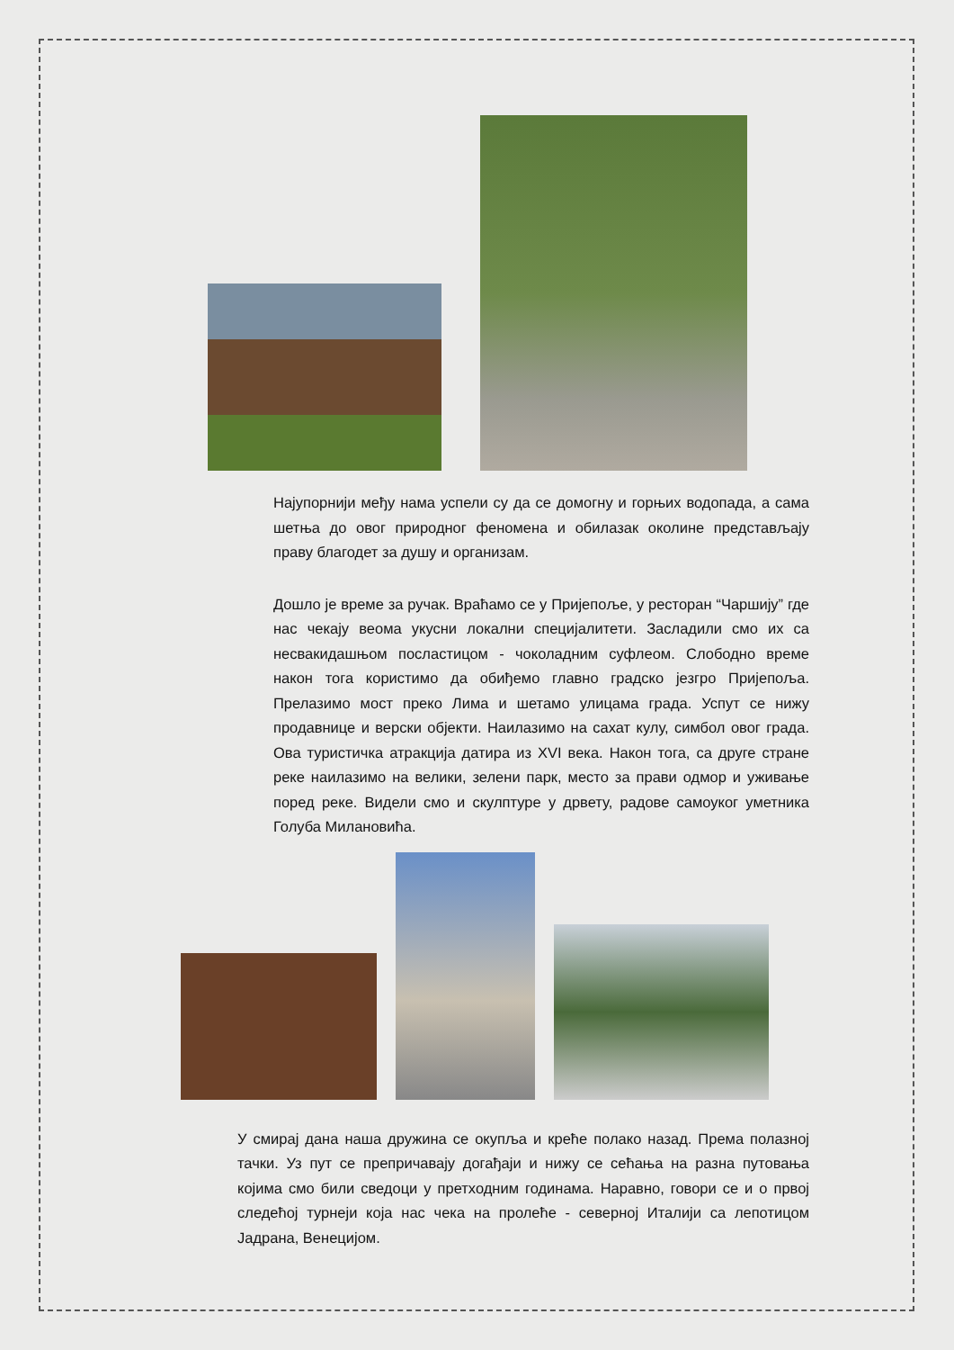Најупорнији међу нама успели су да се домогну и горњих водопада, а сама шетња до овог природног феномена и обилазак околине представљају праву благодет за душу и организам.
Дошло је време за ручак. Враћамо се у Пријепоље, у ресторан “Чаршију” где нас чекају веома укусни локални специјалитети. Засладили смо их са несвакидашњом посластицом - чоколадним суфлеом. Слободно време након тога користимо да обиђемо главно градско језгро Пријепоља. Прелазимо мост преко Лима и шетамо улицама града. Успут се нижу продавнице и верски објекти. Наилазимо на сахат кулу, симбол овог града. Ова туристичка атракција датира из XVI века. Након тога, са друге стране реке наилазимо на велики, зелени парк, место за прави одмор и уживање поред реке. Видели смо и скулптуре у дрвету, радове самоуког уметника Голуба Милановића.
У смирај дана наша дружина се окупља и креће полако назад. Према полазној тачки. Уз пут се препричавају догађаји и нижу се сећања на разна путовања којима смо били сведоци у претходним годинама. Наравно, говори се и о првој следећој турнеји која нас чека на пролеће - северној Италији са лепотицом Јадрана, Венецијом.